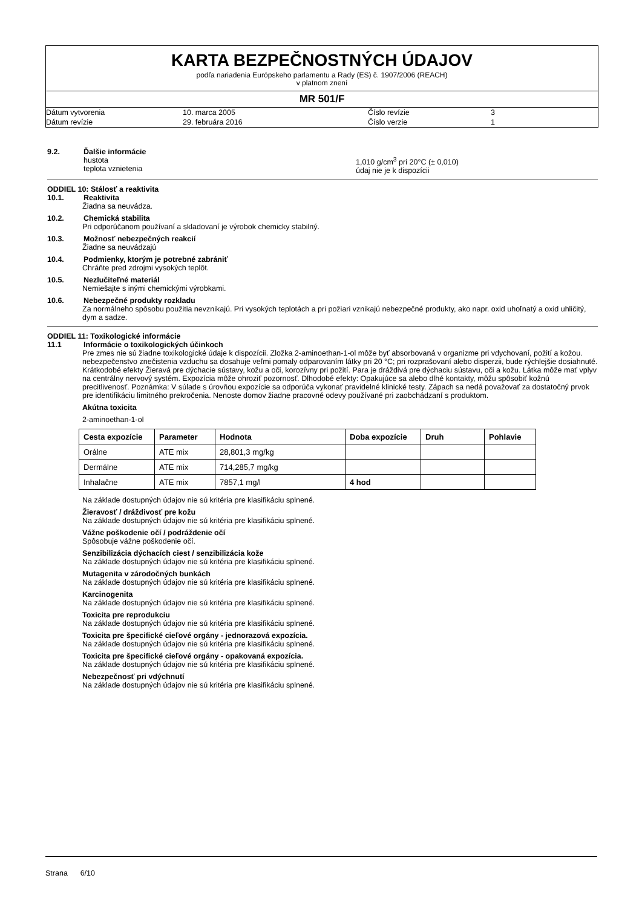KARTA BEZPEČNOSTNÝCH ÚDAJOV
podľa nariadenia Európskeho parlamentu a Rady (ES) č. 1907/2006 (REACH)
v platnom znení
MR 501/F
Dátum vytvorenia
10. marca 2005
Číslo revízie
3
Dátum revízie
29. februára 2016
Číslo verzie
1
9.2. Ďalšie informácie
hustota
teplota vznietenia
1,010 g/cm<sup>3</sup> pri 20°C (± 0,010)
údaj nie je k dispozícii
ODDIEL 10: Stálosť a reaktivita
10.1. Reaktivita
Žiadna sa neuvádza.
10.2. Chemická stabilita
Pri odporúčanom používaní a skladovaní je výrobok chemicky stabilný.
10.3. Možnosť nebezpečných reakcií
Žiadne sa neuvádzajú
10.4. Podmienky, ktorým je potrebné zabrániť
Chráňte pred zdrojmi vysokých teplôt.
10.5. Nezlučiteľné materiál
Nemiešajte s inými chemickými výrobkami.
10.6. Nebezpečné produkty rozkladu
Za normálneho spôsobu použitia nevznikajú. Pri vysokých teplotách a pri požiari vznikajú nebezpečné produkty, ako napr. oxid uhoľnatý a oxid uhličitý, dym a sadze.
ODDIEL 11: Toxikologické informácie
11.1 Informácie o toxikologických účinkoch
Pre zmes nie sú žiadne toxikologické údaje k dispozícii. Zložka 2-aminoethan-1-ol môže byť absorbovaná v organizme pri vdychovaní, požití a kožou. nebezpečenstvo znečistenia vzduchu sa dosahuje veľmi pomaly odparovaním látky pri 20 °C; pri rozprašovaní alebo disperzii, bude rýchlejšie dosiahnuté. Krátkodobé efekty Žieravá pre dýchacie sústavy, kožu a oči, korozívny pri požití. Para je dráždivá pre dýchaciu sústavu, oči a kožu. Látka môže mať vplyv na centrálny nervový systém. Expozícia môže ohroziť pozornosť. Dlhodobé efekty: Opakujúce sa alebo dlhé kontakty, môžu spôsobiť kožnú precitlivenosť. Poznámka: V súlade s úrovňou expozície sa odporúča vykonať pravidelné klinické testy. Zápach sa nedá považovať za dostatočný prvok pre identifikáciu limitného prekročenia. Nenoste domov žiadne pracovné odevy používané pri zaobchádzaní s produktom.
Akútna toxicita
2-aminoethan-1-ol
| Cesta expozície | Parameter | Hodnota | Doba expozície | Druh | Pohlavie |
| --- | --- | --- | --- | --- | --- |
| Orálne | ATE mix | 28,801,3 mg/kg | | | |
| Dermálne | ATE mix | 714,285,7 mg/kg | | | |
| Inhalačne | ATE mix | 7857,1 mg/l | 4 hod | | |
Na základe dostupných údajov nie sú kritéria pre klasifikáciu splnené.
Žieravosť / dráždivosť pre kožu
Na základe dostupných údajov nie sú kritéria pre klasifikáciu splnené.
Vážne poškodenie očí / podráždenie očí
Spôsobuje vážne poškodenie očí.
Senzibilizácia dýchacích ciest / senzibilizácia kože
Na základe dostupných údajov nie sú kritéria pre klasifikáciu splnené.
Mutagenita v zárodočných bunkách
Na základe dostupných údajov nie sú kritéria pre klasifikáciu splnené.
Karcinogenita
Na základe dostupných údajov nie sú kritéria pre klasifikáciu splnené.
Toxicita pre reprodukciu
Na základe dostupných údajov nie sú kritéria pre klasifikáciu splnené.
Toxicita pre špecifické cieľové orgány - jednorazová expozícia.
Na základe dostupných údajov nie sú kritéria pre klasifikáciu splnené.
Toxicita pre špecifické cieľové orgány - opakovaná expozícia.
Na základe dostupných údajov nie sú kritéria pre klasifikáciu splnené.
Nebezpečnosť pri vdýchnutí
Na základe dostupných údajov nie sú kritéria pre klasifikáciu splnené.
Strana 6/10